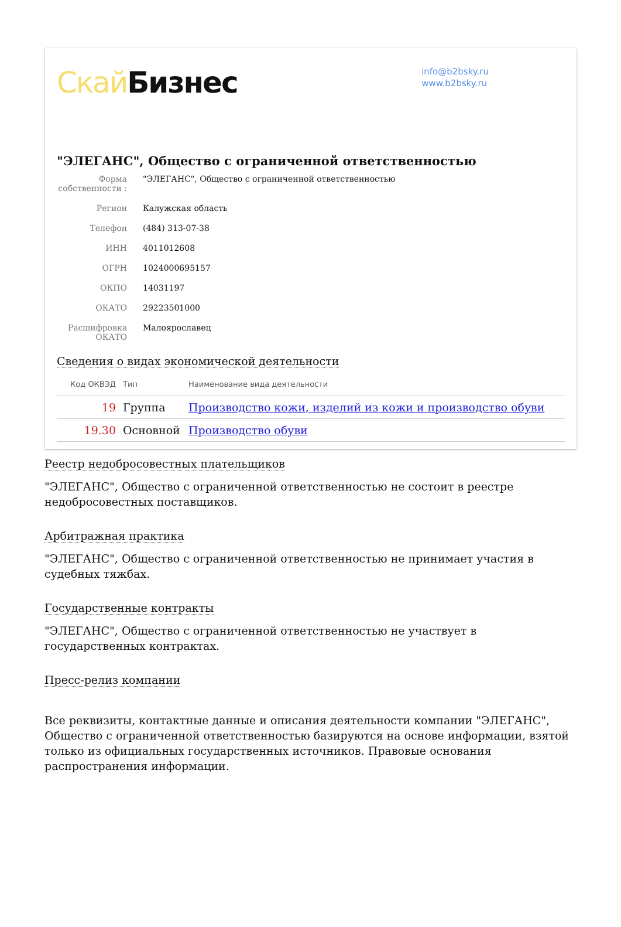Скай Бизнес
info@b2bsky.ru
www.b2bsky.ru
"ЭЛЕГАНС", Общество с ограниченной ответственностью
Форма собственности :
"ЭЛЕГАНС", Общество с ограниченной ответственностью
Регион
Калужская область
Телефон
(484) 313-07-38
ИНН
4011012608
ОГРН
1024000695157
ОКПО
14031197
ОКАТО
29223501000
Расшифровка ОКАТО
Малоярославец
Сведения о видах экономической деятельности
| Код ОКВЭД | Тип | Наименование вида деятельности |
| --- | --- | --- |
| 19 | Группа | Производство кожи, изделий из кожи и производство обуви |
| 19.30 | Основной | Производство обуви |
Реестр недобросовестных плательщиков
"ЭЛЕГАНС", Общество с ограниченной ответственностью не состоит в реестре недобросовестных поставщиков.
Арбитражная практика
"ЭЛЕГАНС", Общество с ограниченной ответственностью не принимает участия в судебных тяжбах.
Государственные контракты
"ЭЛЕГАНС", Общество с ограниченной ответственностью не участвует в государственных контрактах.
Пресс-релиз компании
Все реквизиты, контактные данные и описания деятельности компании "ЭЛЕГАНС", Общество с ограниченной ответственностью базируются на основе информации, взятой только из официальных государственных источников. Правовые основания распространения информации.